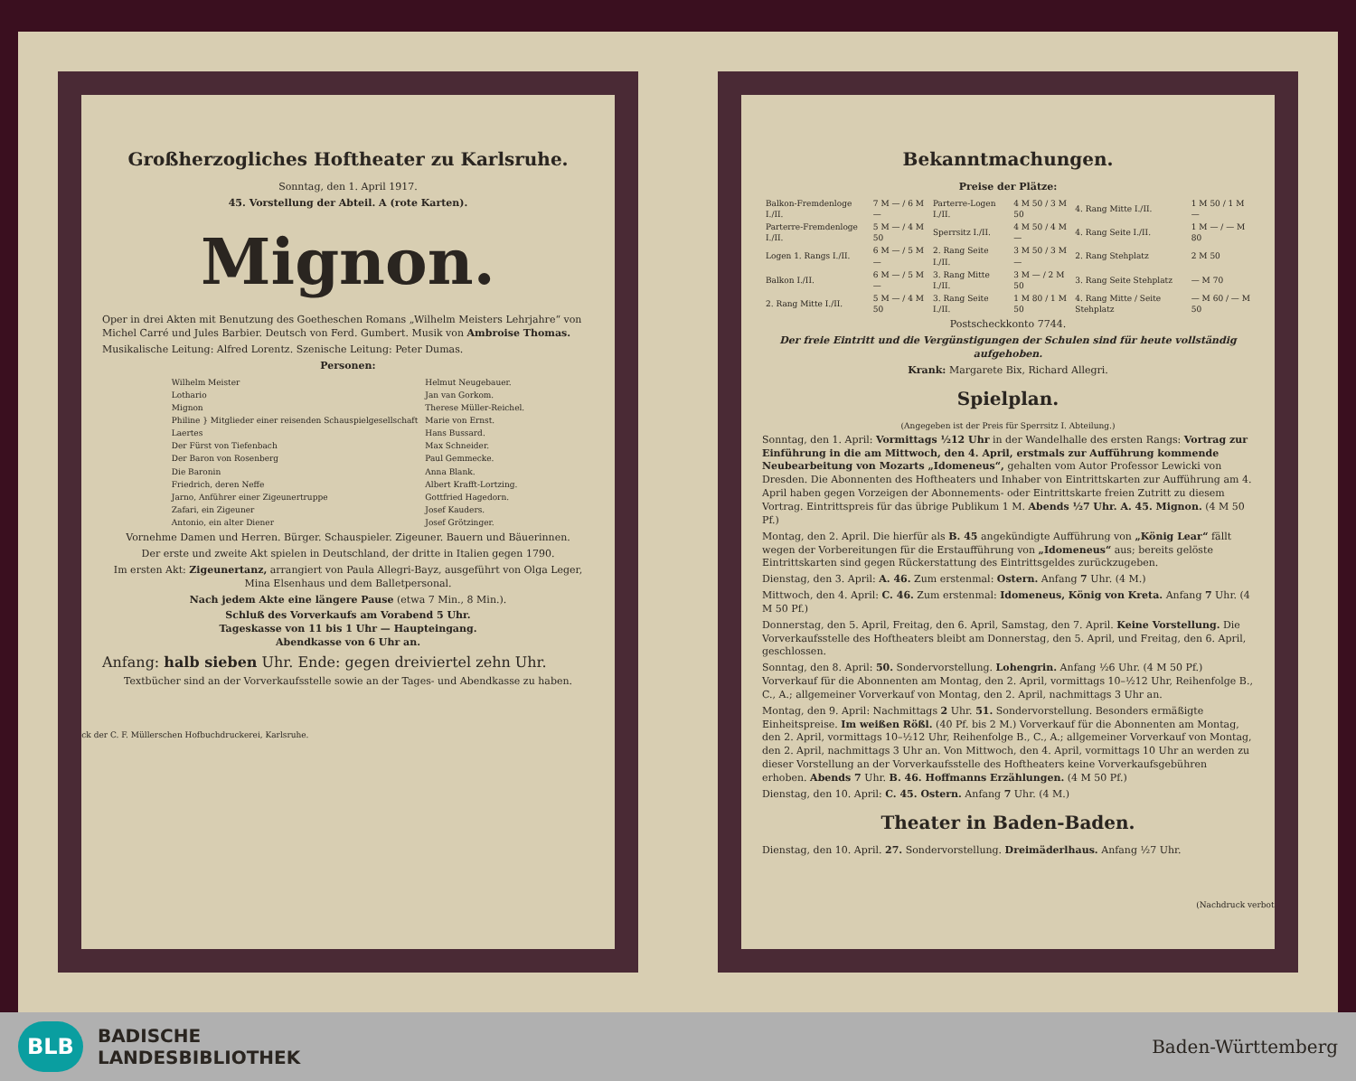Großherzogliches Hoftheater zu Karlsruhe.
Sonntag, den 1. April 1917.
45. Vorstellung der Abteil. A (rote Karten).
Mignon.
Oper in drei Akten mit Benutzung des Goetheschen Romans „Wilhelm Meisters Lehrjahre“ von Michel Carré und Jules Barbier. Deutsch von Ferd. Gumbert. Musik von Ambroise Thomas.
Musikalische Leitung: Alfred Lorentz. Szenische Leitung: Peter Dumas.
Personen:
| Wilhelm Meister | Helmut Neugebauer. |
| Lothario | Jan van Gorkom. |
| Mignon | Therese Müller-Reichel. |
| Philine } Mitglieder einer reisenden Schauspielgesellschaft | Marie von Ernst. |
| Laertes | Hans Bussard. |
| Der Fürst von Tiefenbach | Max Schneider. |
| Der Baron von Rosenberg | Paul Gemmecke. |
| Die Baronin | Anna Blank. |
| Friedrich, deren Neffe | Albert Krafft-Lortzing. |
| Jarno, Anführer einer Zigeunertruppe | Gottfried Hagedorn. |
| Zafari, ein Zigeuner | Josef Kauders. |
| Antonio, ein alter Diener | Josef Grötzinger. |
Vornehme Damen und Herren. Bürger. Schauspieler. Zigeuner. Bauern und Bäuerinnen.
Der erste und zweite Akt spielen in Deutschland, der dritte in Italien gegen 1790.
Im ersten Akt: Zigeunertanz, arrangiert von Paula Allegri-Bayz, ausgeführt von Olga Leger, Mina Elsenhaus und dem Balletpersonal.
Nach jedem Akte eine längere Pause (etwa 7 Min., 8 Min.).
Schluß des Vorverkaufs am Vorabend 5 Uhr.
Tageskasse von 11 bis 1 Uhr — Haupteingang.
Abendkasse von 6 Uhr an.
Anfang: halb sieben Uhr. Ende: gegen dreiviertel zehn Uhr.
Textbücher sind an der Vorverkaufsstelle sowie an der Tages- und Abendkasse zu haben.
Druck der C. F. Müllerschen Hofbuchdruckerei, Karlsruhe.
Bekanntmachungen.
Preise der Plätze:
| Balkon-Fremdenloge I./II. | 7 M — / 6 M — | Parterre-Logen I./II. | 4 M 50 / 3 M 50 | 4. Rang Mitte I./II. | 1 M 50 / 1 M — |
| Parterre-Fremdenloge I./II. | 5 M — / 4 M 50 | Sperrsitz I./II. | 4 M 50 / 4 M — | 4. Rang Seite I./II. | 1 M — / — M 80 |
| Logen 1. Rangs I./II. | 6 M — / 5 M — | 2. Rang Seite I./II. | 3 M 50 / 3 M — | 2. Rang Stehplatz | 2 M 50 |
| Balkon I./II. | 6 M — / 5 M — | 3. Rang Mitte I./II. | 3 M — / 2 M 50 | 3. Rang Seite Stehplatz | — M 70 |
| 2. Rang Mitte I./II. | 5 M — / 4 M 50 | 3. Rang Seite I./II. | 1 M 80 / 1 M 50 | 4. Rang Mitte / Seite Stehplatz | — M 60 / — M 50 |
Postscheckkonto 7744.
Der freie Eintritt und die Vergünstigungen der Schulen sind für heute vollständig aufgehoben.
Krank: Margarete Bix, Richard Allegri.
Spielplan.
(Angegeben ist der Preis für Sperrsitz I. Abteilung.)
Sonntag, den 1. April: Vormittags ½12 Uhr in der Wandelhalle des ersten Rangs: Vortrag zur Einführung in die am Mittwoch, den 4. April, erstmals zur Aufführung kommende Neubearbeitung von Mozarts „Idomeneus“, gehalten vom Autor Professor Lewicki von Dresden. Die Abonnenten des Hoftheaters und Inhaber von Eintrittskarten zur Aufführung am 4. April haben gegen Vorzeigen der Abonnements- oder Eintrittskarte freien Zutritt zu diesem Vortrag. Eintrittspreis für das übrige Publikum 1 M. Abends ½7 Uhr. A. 45. Mignon. (4 M 50 Pf.)
Montag, den 2. April. Die hierfür als B. 45 angekündigte Aufführung von „König Lear“ fällt wegen der Vorbereitungen für die Erstaufführung von „Idomeneus“ aus; bereits gelöste Eintrittskarten sind gegen Rückerstattung des Eintrittsgeldes zurückzugeben.
Dienstag, den 3. April: A. 46. Zum erstenmal: Ostern. Anfang 7 Uhr. (4 M.)
Mittwoch, den 4. April: C. 46. Zum erstenmal: Idomeneus, König von Kreta. Anfang 7 Uhr. (4 M 50 Pf.)
Donnerstag, den 5. April, Freitag, den 6. April, Samstag, den 7. April. Keine Vorstellung. Die Vorverkaufsstelle des Hoftheaters bleibt am Donnerstag, den 5. April, und Freitag, den 6. April, geschlossen.
Sonntag, den 8. April: 50. Sondervorstellung. Lohengrin. Anfang ½6 Uhr. (4 M 50 Pf.) Vorverkauf für die Abonnenten am Montag, den 2. April, vormittags 10–½12 Uhr, Reihenfolge B., C., A.; allgemeiner Vorverkauf von Montag, den 2. April, nachmittags 3 Uhr an.
Montag, den 9. April: Nachmittags 2 Uhr. 51. Sondervorstellung. Besonders ermäßigte Einheitspreise. Im weißen Rößl. (40 Pf. bis 2 M.) Vorverkauf für die Abonnenten am Montag, den 2. April, vormittags 10–½12 Uhr, Reihenfolge B., C., A.; allgemeiner Vorverkauf von Montag, den 2. April, nachmittags 3 Uhr an. Von Mittwoch, den 4. April, vormittags 10 Uhr an werden zu dieser Vorstellung an der Vorverkaufsstelle des Hoftheaters keine Vorverkaufsgebühren erhoben. Abends 7 Uhr. B. 46. Hoffmanns Erzählungen. (4 M 50 Pf.)
Dienstag, den 10. April: C. 45. Ostern. Anfang 7 Uhr. (4 M.)
Theater in Baden-Baden.
Dienstag, den 10. April. 27. Sondervorstellung. Dreimäderlhaus. Anfang ½7 Uhr.
(Nachdruck verboten.)
BLB BADISCHE
LANDESBIBLIOTHEK
Baden-Württemberg